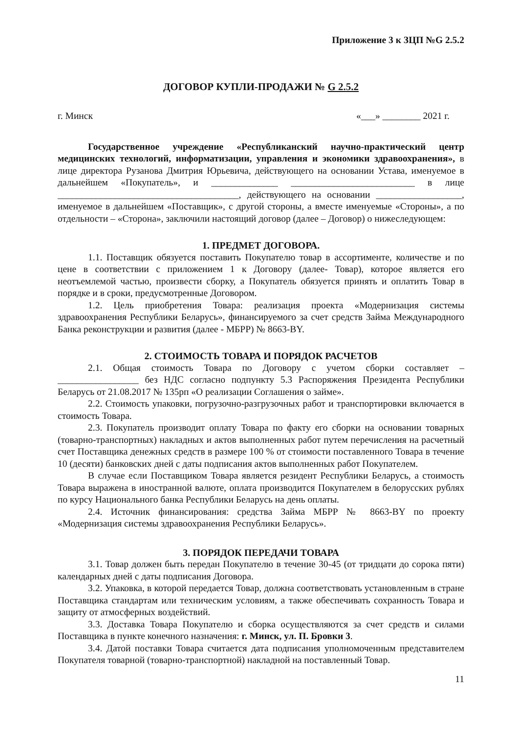Приложение 3 к ЗЦП №G 2.5.2
ДОГОВОР КУПЛИ-ПРОДАЖИ № G 2.5.2
г. Минск «___» ________ 2021 г.
Государственное учреждение «Республиканский научно-практический центр медицинских технологий, информатизации, управления и экономики здравоохранения», в лице директора Рузанова Дмитрия Юрьевича, действующего на основании Устава, именуемое в дальнейшем «Покупатель», и ______________ __________________________ в лице ______________________________________, действующего на основании __________________, именуемое в дальнейшем «Поставщик», с другой стороны, а вместе именуемые «Стороны», а по отдельности – «Сторона», заключили настоящий договор (далее – Договор) о нижеследующем:
1. ПРЕДМЕТ ДОГОВОРА.
1.1. Поставщик обязуется поставить Покупателю товар в ассортименте, количестве и по цене в соответствии с приложением 1 к Договору (далее- Товар), которое является его неотъемлемой частью, произвести сборку, а Покупатель обязуется принять и оплатить Товар в порядке и в сроки, предусмотренные Договором.
1.2. Цель приобретения Товара: реализация проекта «Модернизация системы здравоохранения Республики Беларусь», финансируемого за счет средств Займа Международного Банка реконструкции и развития (далее - МБРР) № 8663-BY.
2. СТОИМОСТЬ ТОВАРА И ПОРЯДОК РАСЧЕТОВ
2.1. Общая стоимость Товара по Договору с учетом сборки составляет – _________________ без НДС согласно подпункту 5.3 Распоряжения Президента Республики Беларусь от 21.08.2017 № 135рп «О реализации Соглашения о займе».
2.2. Стоимость упаковки, погрузочно-разгрузочных работ и транспортировки включается в стоимость Товара.
2.3. Покупатель производит оплату Товара по факту его сборки на основании товарных (товарно-транспортных) накладных и актов выполненных работ путем перечисления на расчетный счет Поставщика денежных средств в размере 100 % от стоимости поставленного Товара в течение 10 (десяти) банковских дней с даты подписания актов выполненных работ Покупателем.
В случае если Поставщиком Товара является резидент Республики Беларусь, а стоимость Товара выражена в иностранной валюте, оплата производится Покупателем в белорусских рублях по курсу Национального банка Республики Беларусь на день оплаты.
2.4. Источник финансирования: средства Займа МБРР № 8663-BY по проекту «Модернизация системы здравоохранения Республики Беларусь».
3. ПОРЯДОК ПЕРЕДАЧИ ТОВАРА
3.1. Товар должен быть передан Покупателю в течение 30-45 (от тридцати до сорока пяти) календарных дней с даты подписания Договора.
3.2. Упаковка, в которой передается Товар, должна соответствовать установленным в стране Поставщика стандартам или техническим условиям, а также обеспечивать сохранность Товара и защиту от атмосферных воздействий.
3.3. Доставка Товара Покупателю и сборка осуществляются за счет средств и силами Поставщика в пункте конечного назначения: г. Минск, ул. П. Бровки 3.
3.4. Датой поставки Товара считается дата подписания уполномоченным представителем Покупателя товарной (товарно-транспортной) накладной на поставленный Товар.
11